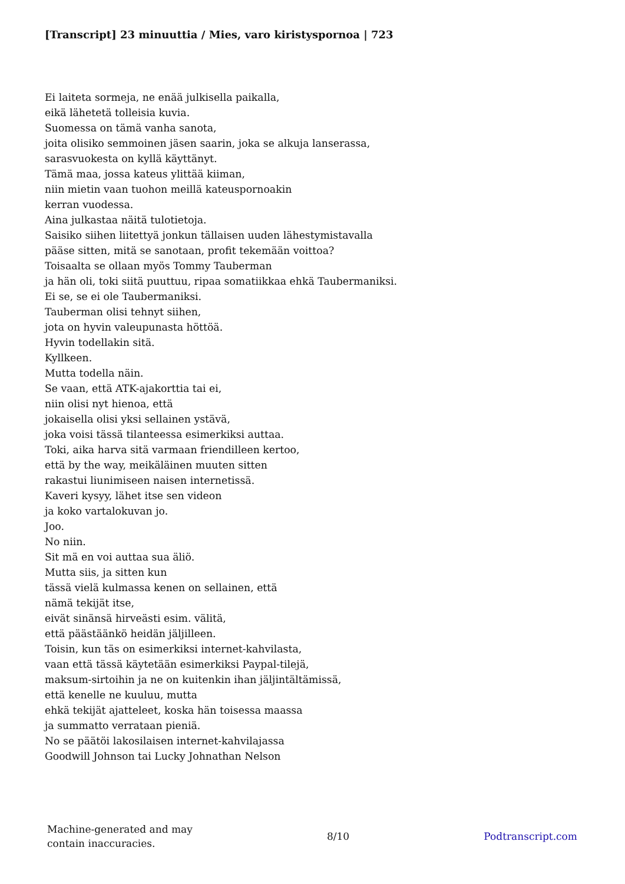[Transcript] 23 minuuttia / Mies, varo kiristyspornoa | 723
Ei laiteta sormeja, ne enää julkisella paikalla,
eikä lähetetä tolleisia kuvia.
Suomessa on tämä vanha sanota,
joita olisiko semmoinen jäsen saarin, joka se alkuja lanserassa,
sarasvuokesta on kyllä käyttänyt.
Tämä maa, jossa kateus ylittää kiiman,
niin mietin vaan tuohon meillä kateuspornoakin
kerran vuodessa.
Aina julkastaa näitä tulotietoja.
Saisiko siihen liitettyä jonkun tällaisen uuden lähestymistavalla
pääse sitten, mitä se sanotaan, profit tekemään voittoa?
Toisaalta se ollaan myös Tommy Tauberman
ja hän oli, toki siitä puuttuu, ripaa somatiikkaa ehkä Taubermaniksi.
Ei se, se ei ole Taubermaniksi.
Tauberman olisi tehnyt siihen,
jota on hyvin valeupunasta höttöä.
Hyvin todellakin sitä.
Kyllkeen.
Mutta todella näin.
Se vaan, että ATK-ajakorttia tai ei,
niin olisi nyt hienoa, että
jokaisella olisi yksi sellainen ystävä,
joka voisi tässä tilanteessa esimerkiksi auttaa.
Toki, aika harva sitä varmaan friendilleen kertoo,
että by the way, meikäläinen muuten sitten
rakastui liunimiseen naisen internetissä.
Kaveri kysyy, lähet itse sen videon
ja koko vartalokuvan jo.
Joo.
No niin.
Sit mä en voi auttaa sua äliö.
Mutta siis, ja sitten kun
tässä vielä kulmassa kenen on sellainen, että
nämä tekijät itse,
eivät sinänsä hirveästi esim. välitä,
että päästäänkö heidän jäljilleen.
Toisin, kun täs on esimerkiksi internet-kahvilasta,
vaan että tässä käytetään esimerkiksi Paypal-tilejä,
maksum-sirtoihin ja ne on kuitenkin ihan jäljintältämissä,
että kenelle ne kuuluu, mutta
ehkä tekijät ajatteleet, koska hän toisessa maassa
ja summatto verrataan pieniä.
No se päätöi lakosilaisen internet-kahvilajassa
Goodwill Johnson tai Lucky Johnathan Nelson
Machine-generated and may
contain inaccuracies.
8/10 Podtranscript.com